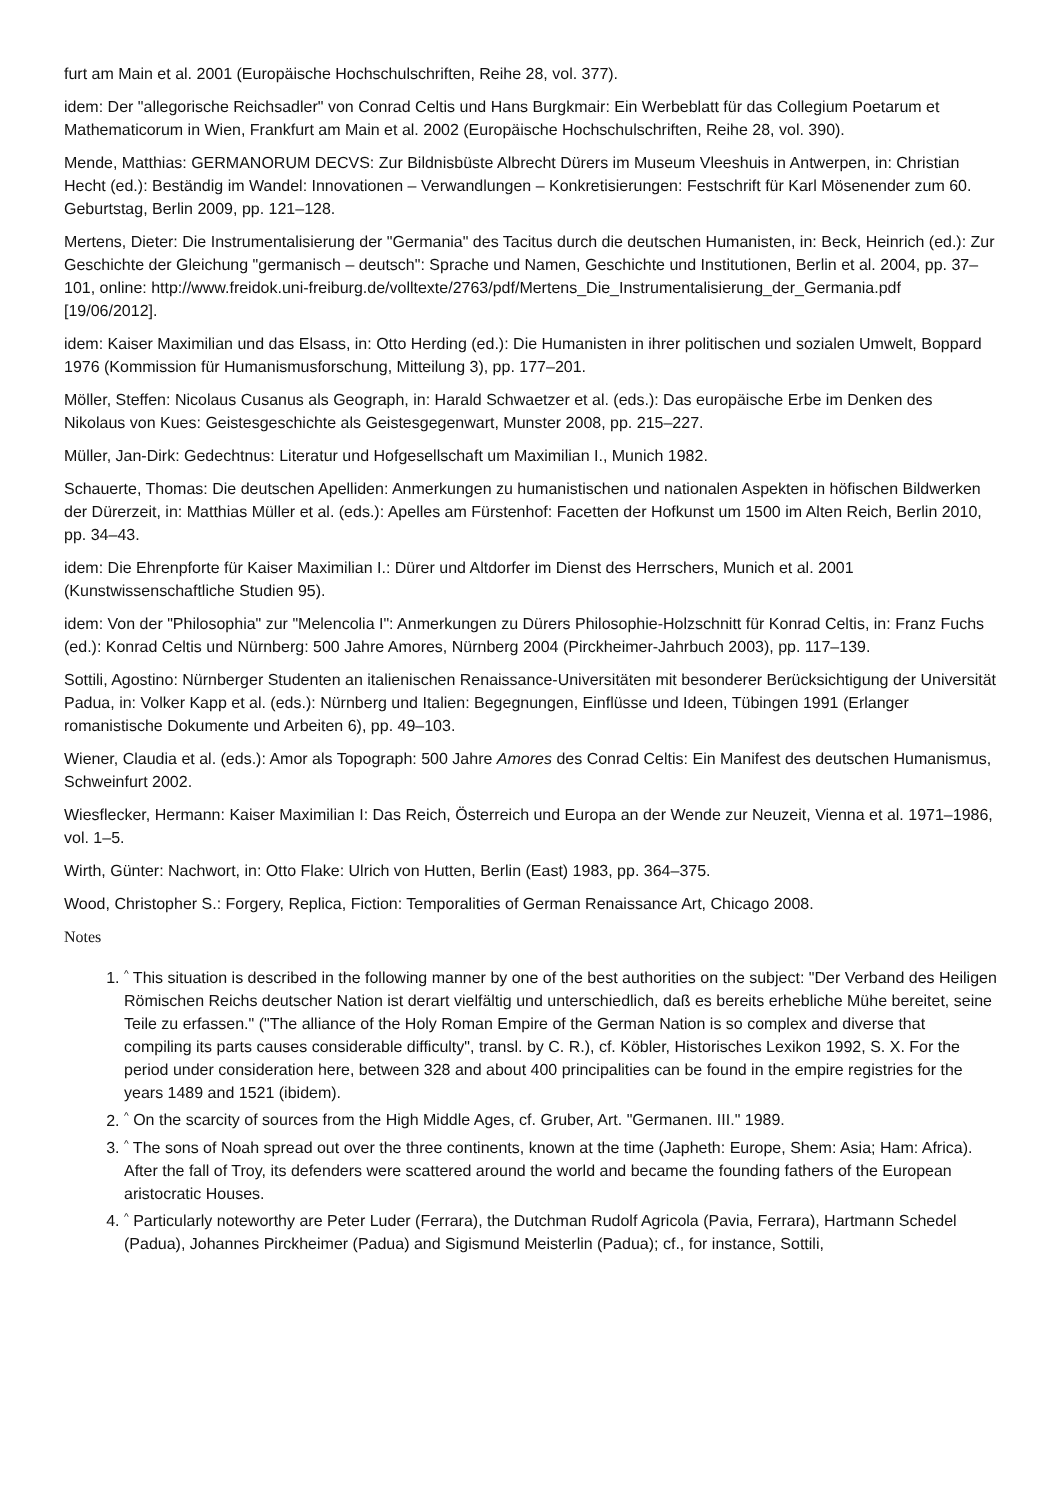furt am Main et al. 2001 (Europäische Hochschulschriften, Reihe 28, vol. 377).
idem: Der "allegorische Reichsadler" von Conrad Celtis und Hans Burgkmair: Ein Werbeblatt für das Collegium Poetarum et Mathematicorum in Wien, Frankfurt am Main et al. 2002 (Europäische Hochschulschriften, Reihe 28, vol. 390).
Mende, Matthias: GERMANORUM DECVS: Zur Bildnisbüste Albrecht Dürers im Museum Vleeshuis in Antwerpen, in: Christian Hecht (ed.): Beständig im Wandel: Innovationen – Verwandlungen – Konkretisierungen: Festschrift für Karl Mösenender zum 60. Geburtstag, Berlin 2009, pp. 121–128.
Mertens, Dieter: Die Instrumentalisierung der "Germania" des Tacitus durch die deutschen Humanisten, in: Beck, Heinrich (ed.): Zur Geschichte der Gleichung "germanisch – deutsch": Sprache und Namen, Geschichte und Institutionen, Berlin et al. 2004, pp. 37–101, online: http://www.freidok.uni-freiburg.de/volltexte/2763/pdf/Mertens_Die_Instrumentalisierung_der_Germania.pdf [19/06/2012].
idem: Kaiser Maximilian und das Elsass, in: Otto Herding (ed.): Die Humanisten in ihrer politischen und sozialen Umwelt, Boppard 1976 (Kommission für Humanismusforschung, Mitteilung 3), pp. 177–201.
Möller, Steffen: Nicolaus Cusanus als Geograph, in: Harald Schwaetzer et al. (eds.): Das europäische Erbe im Denken des Nikolaus von Kues: Geistesgeschichte als Geistesgegenwart, Munster 2008, pp. 215–227.
Müller, Jan-Dirk: Gedechtnus: Literatur und Hofgesellschaft um Maximilian I., Munich 1982.
Schauerte, Thomas: Die deutschen Apelliden: Anmerkungen zu humanistischen und nationalen Aspekten in höfischen Bildwerken der Dürerzeit, in: Matthias Müller et al. (eds.): Apelles am Fürstenhof: Facetten der Hofkunst um 1500 im Alten Reich, Berlin 2010, pp. 34–43.
idem: Die Ehrenpforte für Kaiser Maximilian I.: Dürer und Altdorfer im Dienst des Herrschers, Munich et al. 2001 (Kunstwissenschaftliche Studien 95).
idem: Von der "Philosophia" zur "Melencolia I": Anmerkungen zu Dürers Philosophie-Holzschnitt für Konrad Celtis, in: Franz Fuchs (ed.): Konrad Celtis und Nürnberg: 500 Jahre Amores, Nürnberg 2004 (Pirckheimer-Jahrbuch 2003), pp. 117–139.
Sottili, Agostino: Nürnberger Studenten an italienischen Renaissance-Universitäten mit besonderer Berücksichtigung der Universität Padua, in: Volker Kapp et al. (eds.): Nürnberg und Italien: Begegnungen, Einflüsse und Ideen, Tübingen 1991 (Erlanger romanistische Dokumente und Arbeiten 6), pp. 49–103.
Wiener, Claudia et al. (eds.): Amor als Topograph: 500 Jahre Amores des Conrad Celtis: Ein Manifest des deutschen Humanismus, Schweinfurt 2002.
Wiesflecker, Hermann: Kaiser Maximilian I: Das Reich, Österreich und Europa an der Wende zur Neuzeit, Vienna et al. 1971–1986, vol. 1–5.
Wirth, Günter: Nachwort, in: Otto Flake: Ulrich von Hutten, Berlin (East) 1983, pp. 364–375.
Wood, Christopher S.: Forgery, Replica, Fiction: Temporalities of German Renaissance Art, Chicago 2008.
Notes
1. <sup>^</sup> This situation is described in the following manner by one of the best authorities on the subject: "Der Verband des Heiligen Römischen Reichs deutscher Nation ist derart vielfältig und unterschiedlich, daß es bereits erhebliche Mühe bereitet, seine Teile zu erfassen." ("The alliance of the Holy Roman Empire of the German Nation is so complex and diverse that compiling its parts causes considerable difficulty", transl. by C. R.), cf. Köbler, Historisches Lexikon 1992, S. X. For the period under consideration here, between 328 and about 400 principalities can be found in the empire registries for the years 1489 and 1521 (ibidem).
2. <sup>^</sup> On the scarcity of sources from the High Middle Ages, cf. Gruber, Art. "Germanen. III." 1989.
3. <sup>^</sup> The sons of Noah spread out over the three continents, known at the time (Japheth: Europe, Shem: Asia; Ham: Africa). After the fall of Troy, its defenders were scattered around the world and became the founding fathers of the European aristocratic Houses.
4. <sup>^</sup> Particularly noteworthy are Peter Luder (Ferrara), the Dutchman Rudolf Agricola (Pavia, Ferrara), Hartmann Schedel (Padua), Johannes Pirckheimer (Padua) and Sigismund Meisterlin (Padua); cf., for instance, Sottili,